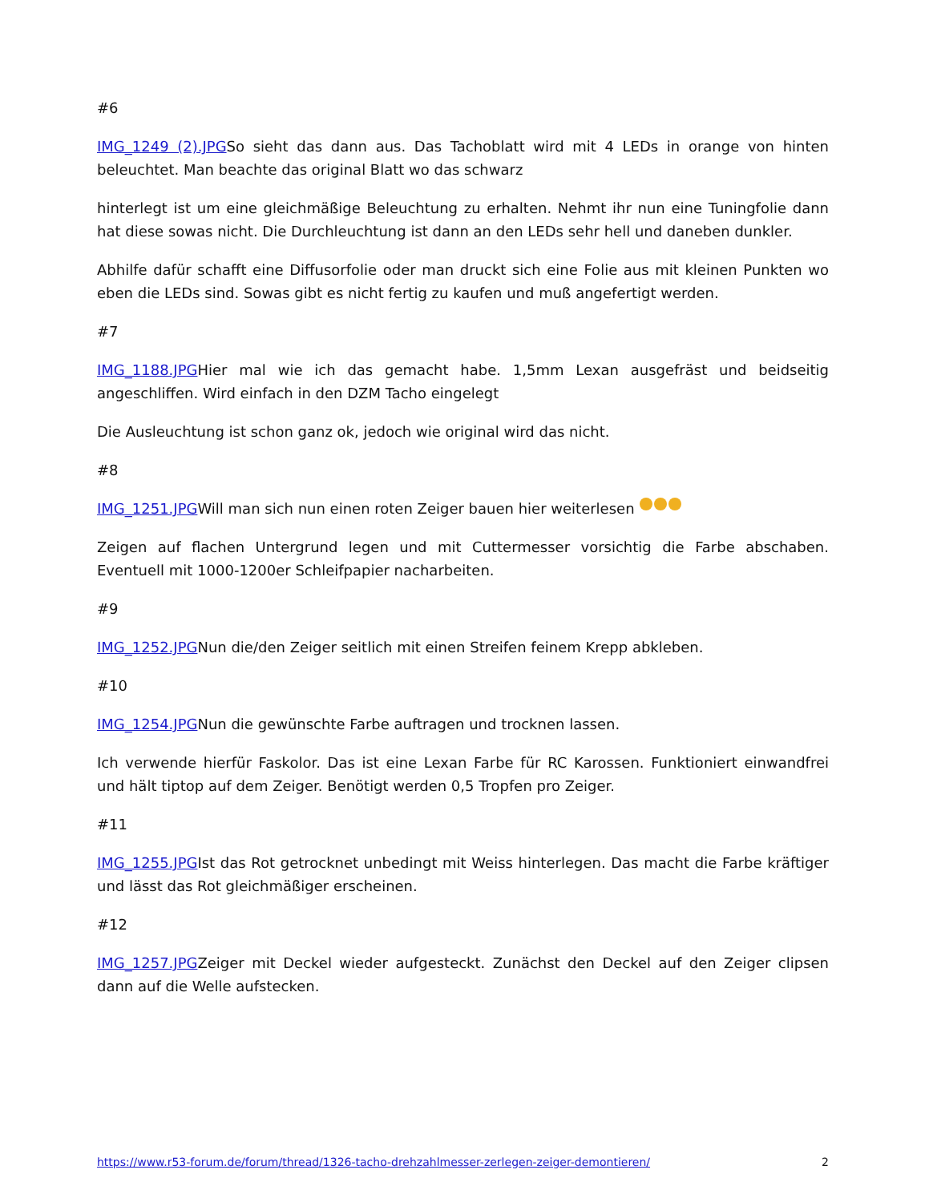#6
IMG_1249 (2).JPGSo sieht das dann aus. Das Tachoblatt wird mit 4 LEDs in orange von hinten beleuchtet. Man beachte das original Blatt wo das schwarz
hinterlegt ist um eine gleichmäßige Beleuchtung zu erhalten. Nehmt ihr nun eine Tuningfolie dann hat diese sowas nicht. Die Durchleuchtung ist dann an den LEDs sehr hell und daneben dunkler.
Abhilfe dafür schafft eine Diffusorfolie oder man druckt sich eine Folie aus mit kleinen Punkten wo eben die LEDs sind. Sowas gibt es nicht fertig zu kaufen und muß angefertigt werden.
#7
IMG_1188.JPGHier mal wie ich das gemacht habe. 1,5mm Lexan ausgefräst und beidseitig angeschliffen. Wird einfach in den DZM Tacho eingelegt
Die Ausleuchtung ist schon ganz ok, jedoch wie original wird das nicht.
#8
IMG_1251.JPGWill man sich nun einen roten Zeiger bauen hier weiterlesen
Zeigen auf flachen Untergrund legen und mit Cuttermesser vorsichtig die Farbe abschaben. Eventuell mit 1000-1200er Schleifpapier nacharbeiten.
#9
IMG_1252.JPGNun die/den Zeiger seitlich mit einen Streifen feinem Krepp abkleben.
#10
IMG_1254.JPGNun die gewünschte Farbe auftragen und trocknen lassen.
Ich verwende hierfür Faskolor. Das ist eine Lexan Farbe für RC Karossen. Funktioniert einwandfrei und hält tiptop auf dem Zeiger. Benötigt werden 0,5 Tropfen pro Zeiger.
#11
IMG_1255.JPGIst das Rot getrocknet unbedingt mit Weiss hinterlegen. Das macht die Farbe kräftiger und lässt das Rot gleichmäßiger erscheinen.
#12
IMG_1257.JPGZeiger mit Deckel wieder aufgesteckt. Zunächst den Deckel auf den Zeiger clipsen dann auf die Welle aufstecken.
https://www.r53-forum.de/forum/thread/1326-tacho-drehzahlmesser-zerlegen-zeiger-demontieren/ 2